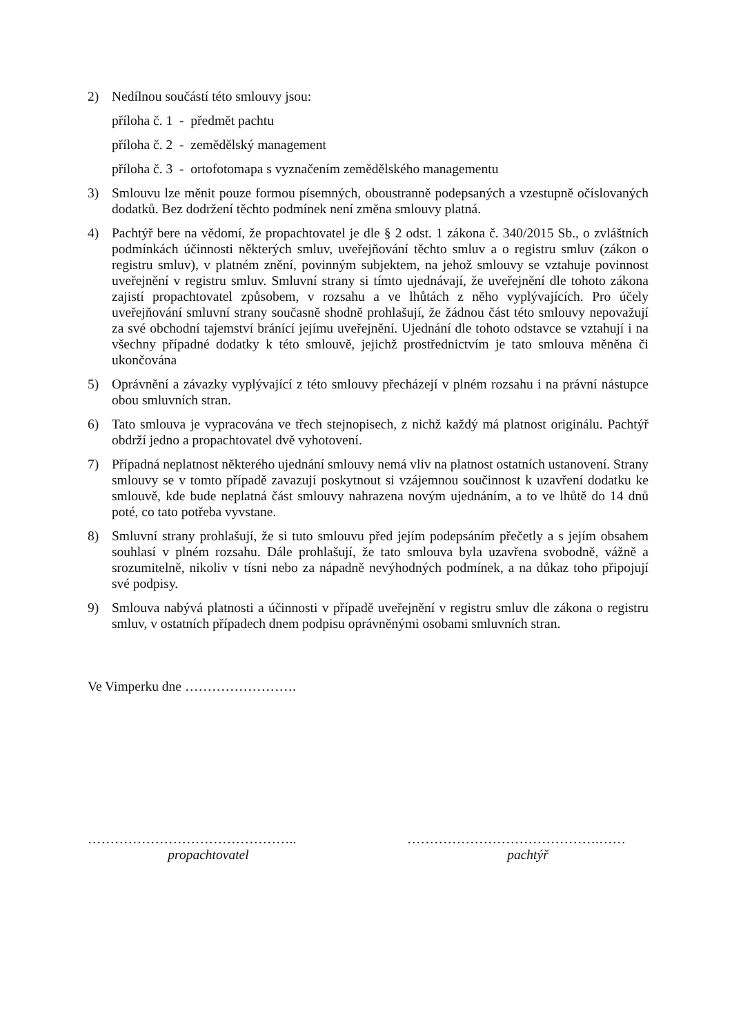2) Nedílnou součástí této smlouvy jsou:
příloha č. 1 - předmět pachtu
příloha č. 2 - zemědělský management
příloha č. 3 - ortofotomapa s vyznačením zemědělského managementu
3) Smlouvu lze měnit pouze formou písemných, oboustranně podepsaných a vzestupně očíslovaných dodatků. Bez dodržení těchto podmínek není změna smlouvy platná.
4) Pachtýř bere na vědomí, že propachtovatel je dle § 2 odst. 1 zákona č. 340/2015 Sb., o zvláštních podmínkách účinnosti některých smluv, uveřejňování těchto smluv a o registru smluv (zákon o registru smluv), v platném znění, povinným subjektem, na jehož smlouvy se vztahuje povinnost uveřejnění v registru smluv. Smluvní strany si tímto ujednávají, že uveřejnění dle tohoto zákona zajistí propachtovatel způsobem, v rozsahu a ve lhůtách z něho vyplývajících. Pro účely uveřejňování smluvní strany současně shodně prohlašují, že žádnou část této smlouvy nepovažují za své obchodní tajemství bránící jejímu uveřejnění. Ujednání dle tohoto odstavce se vztahují i na všechny případné dodatky k této smlouvě, jejichž prostřednictvím je tato smlouva měněna či ukončována
5) Oprávnění a závazky vyplývající z této smlouvy přecházejí v plném rozsahu i na právní nástupce obou smluvních stran.
6) Tato smlouva je vypracována ve třech stejnopisech, z nichž každý má platnost originálu. Pachtýř obdrží jedno a propachtovatel dvě vyhotovení.
7) Případná neplatnost některého ujednání smlouvy nemá vliv na platnost ostatních ustanovení. Strany smlouvy se v tomto případě zavazují poskytnout si vzájemnou součinnost k uzavření dodatku ke smlouvě, kde bude neplatná část smlouvy nahrazena novým ujednáním, a to ve lhůtě do 14 dnů poté, co tato potřeba vyvstane.
8) Smluvní strany prohlašují, že si tuto smlouvu před jejím podepsáním přečetly a s jejím obsahem souhlasí v plném rozsahu. Dále prohlašují, že tato smlouva byla uzavřena svobodně, vážně a srozumitelně, nikoliv v tísni nebo za nápadně nevýhodných podmínek, a na důkaz toho připojují své podpisy.
9) Smlouva nabývá platnosti a účinnosti v případě uveřejnění v registru smluv dle zákona o registru smluv, v ostatních případech dnem podpisu oprávněnými osobami smluvních stran.
Ve Vimperku dne …………………….
………………………………………..
propachtovatel
…………………………………….……
pachtýř